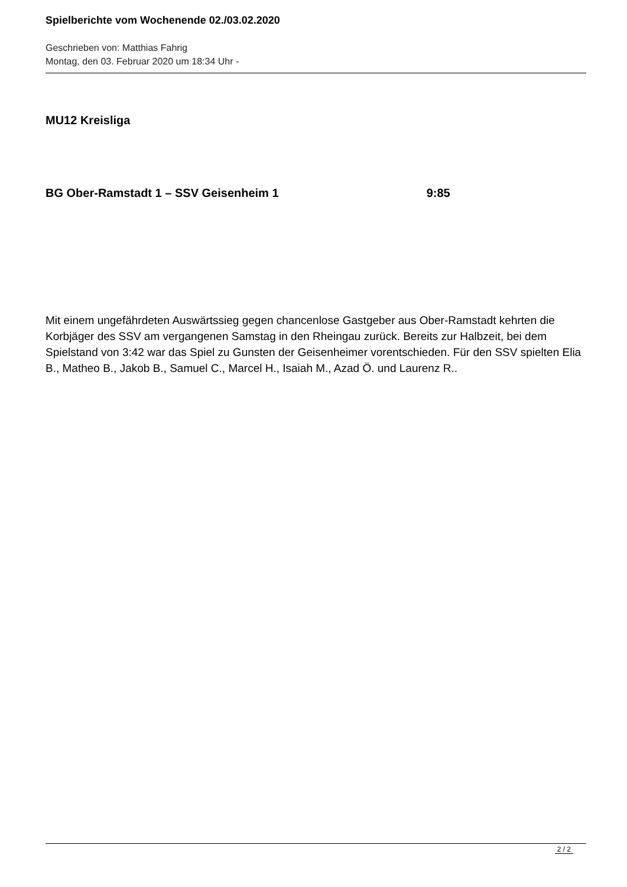Spielberichte vom Wochenende 02./03.02.2020
Geschrieben von: Matthias Fahrig
Montag, den 03. Februar 2020 um 18:34 Uhr -
MU12 Kreisliga
BG Ober-Ramstadt 1 – SSV Geisenheim 1 9:85
Mit einem ungefährdeten Auswärtssieg gegen chancenlose Gastgeber aus Ober-Ramstadt kehrten die Korbjäger des SSV am vergangenen Samstag in den Rheingau zurück. Bereits zur Halbzeit, bei dem Spielstand von 3:42 war das Spiel zu Gunsten der Geisenheimer vorentschieden. Für den SSV spielten Elia B., Matheo B., Jakob B., Samuel C., Marcel H., Isaiah M., Azad Ö. und Laurenz R..
2 / 2